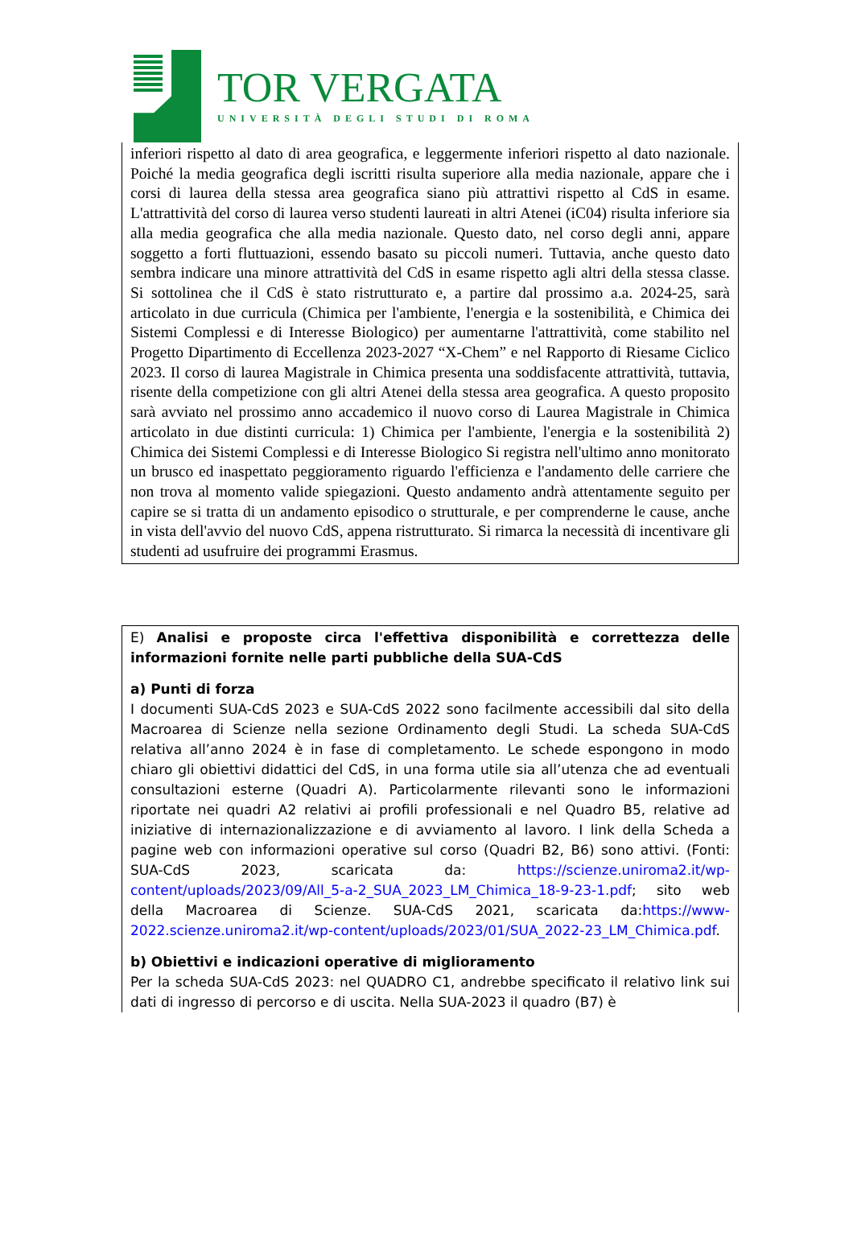TOR VERGATA
UNIVERSITÀ DEGLI STUDI DI ROMA
inferiori rispetto al dato di area geografica, e leggermente inferiori rispetto al dato nazionale. Poiché la media geografica degli iscritti risulta superiore alla media nazionale, appare che i corsi di laurea della stessa area geografica siano più attrattivi rispetto al CdS in esame. L'attrattività del corso di laurea verso studenti laureati in altri Atenei (iC04) risulta inferiore sia alla media geografica che alla media nazionale. Questo dato, nel corso degli anni, appare soggetto a forti fluttuazioni, essendo basato su piccoli numeri. Tuttavia, anche questo dato sembra indicare una minore attrattività del CdS in esame rispetto agli altri della stessa classe. Si sottolinea che il CdS è stato ristrutturato e, a partire dal prossimo a.a. 2024-25, sarà articolato in due curricula (Chimica per l'ambiente, l'energia e la sostenibilità, e Chimica dei Sistemi Complessi e di Interesse Biologico) per aumentarne l'attrattività, come stabilito nel Progetto Dipartimento di Eccellenza 2023-2027 “X-Chem” e nel Rapporto di Riesame Ciclico 2023. Il corso di laurea Magistrale in Chimica presenta una soddisfacente attrattività, tuttavia, risente della competizione con gli altri Atenei della stessa area geografica. A questo proposito sarà avviato nel prossimo anno accademico il nuovo corso di Laurea Magistrale in Chimica articolato in due distinti curricula: 1) Chimica per l'ambiente, l'energia e la sostenibilità 2) Chimica dei Sistemi Complessi e di Interesse Biologico Si registra nell'ultimo anno monitorato un brusco ed inaspettato peggioramento riguardo l'efficienza e l'andamento delle carriere che non trova al momento valide spiegazioni. Questo andamento andrà attentamente seguito per capire se si tratta di un andamento episodico o strutturale, e per comprenderne le cause, anche in vista dell'avvio del nuovo CdS, appena ristrutturato. Si rimarca la necessità di incentivare gli studenti ad usufruire dei programmi Erasmus.
E) Analisi e proposte circa l'effettiva disponibilità e correttezza delle informazioni fornite nelle parti pubbliche della SUA-CdS
a) Punti di forza
I documenti SUA-CdS 2023 e SUA-CdS 2022 sono facilmente accessibili dal sito della Macroarea di Scienze nella sezione Ordinamento degli Studi. La scheda SUA-CdS relativa all’anno 2024 è in fase di completamento. Le schede espongono in modo chiaro gli obiettivi didattici del CdS, in una forma utile sia all’utenza che ad eventuali consultazioni esterne (Quadri A). Particolarmente rilevanti sono le informazioni riportate nei quadri A2 relativi ai profili professionali e nel Quadro B5, relative ad iniziative di internazionalizzazione e di avviamento al lavoro. I link della Scheda a pagine web con informazioni operative sul corso (Quadri B2, B6) sono attivi. (Fonti: SUA-CdS 2023, scaricata da: https://scienze.uniroma2.it/wp-content/uploads/2023/09/All_5-a-2_SUA_2023_LM_Chimica_18-9-23-1.pdf; sito web della Macroarea di Scienze. SUA-CdS 2021, scaricata da:https://www-2022.scienze.uniroma2.it/wp-content/uploads/2023/01/SUA_2022-23_LM_Chimica.pdf.
b) Obiettivi e indicazioni operative di miglioramento
Per la scheda SUA-CdS 2023: nel QUADRO C1, andrebbe specificato il relativo link sui dati di ingresso di percorso e di uscita. Nella SUA-2023 il quadro (B7) è